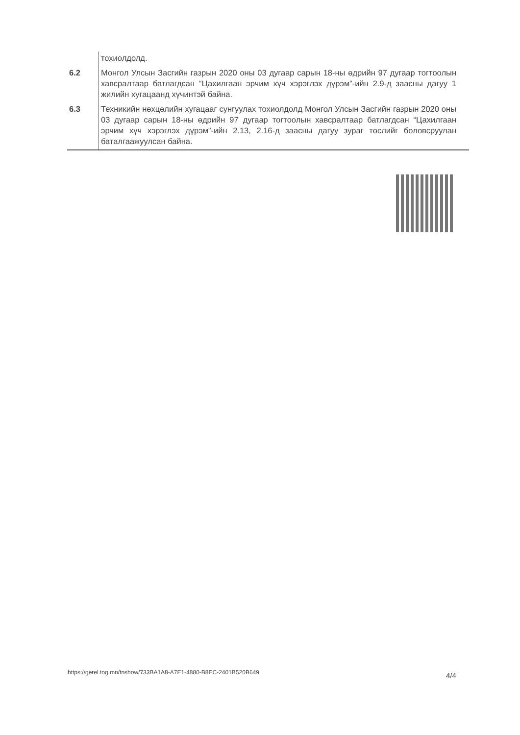| | тохиолдолд. |
| 6.2 | Монгол Улсын Засгийн газрын 2020 оны 03 дугаар сарын 18-ны өдрийн 97 дугаар тогтоолын хавсралтаар батлагдсан “Цахилгаан эрчим хүч хэрэглэх дүрэм”-ийн 2.9-д заасны дагуу 1 жилийн хугацаанд хүчинтэй байна. |
| 6.3 | Техникийн нөхцөлийн хугацааг сунгуулах тохиолдолд Монгол Улсын Засгийн газрын 2020 оны 03 дугаар сарын 18-ны өдрийн 97 дугаар тогтоолын хавсралтаар батлагдсан “Цахилгаан эрчим хүч хэрэглэх дүрэм”-ийн 2.13, 2.16-д заасны дагуу зураг төслийг боловсруулан баталгаажуулсан байна. |
https://gerel.tog.mn/tnshow/733BA1A8-A7E1-4880-B8EC-2401B520B649 4/4